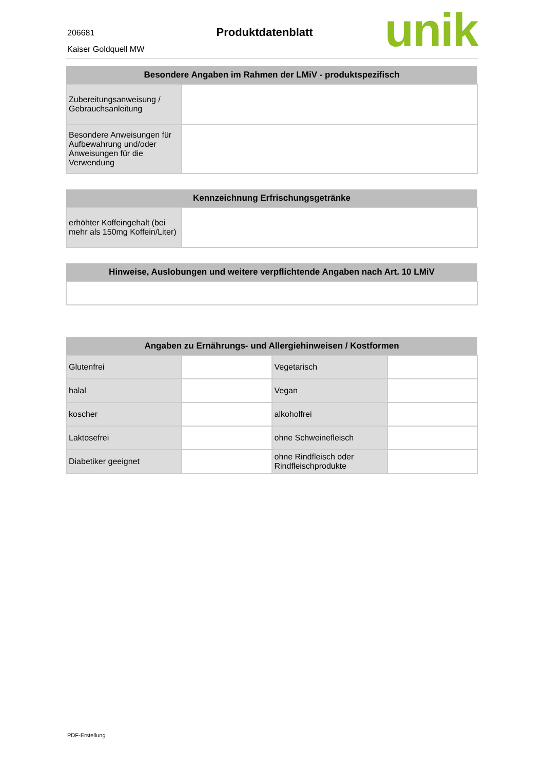206681
Kaiser Goldquell MW
Produktdatenblatt
unik
| Besondere Angaben im Rahmen der LMiV - produktspezifisch | |
| --- | --- |
| Zubereitungsanweisung / Gebrauchsanleitung | |
| Besondere Anweisungen für Aufbewahrung und/oder Anweisungen für die Verwendung | |
| Kennzeichnung Erfrischungsgetränke | |
| --- | --- |
| erhöhter Koffeingehalt (bei mehr als 150mg Koffein/Liter) | |
| Hinweise, Auslobungen und weitere verpflichtende Angaben nach Art. 10 LMiV |
| --- |
| Angaben zu Ernährungs- und Allergiehinweisen / Kostformen | | | |
| --- | --- | --- | --- |
| Glutenfrei | | Vegetarisch | |
| halal | | Vegan | |
| koscher | | alkoholfrei | |
| Laktosefrei | | ohne Schweinefleisch | |
| Diabetiker geeignet | | ohne Rindfleisch oder Rindfleischprodukte | |
PDF-Erstellung